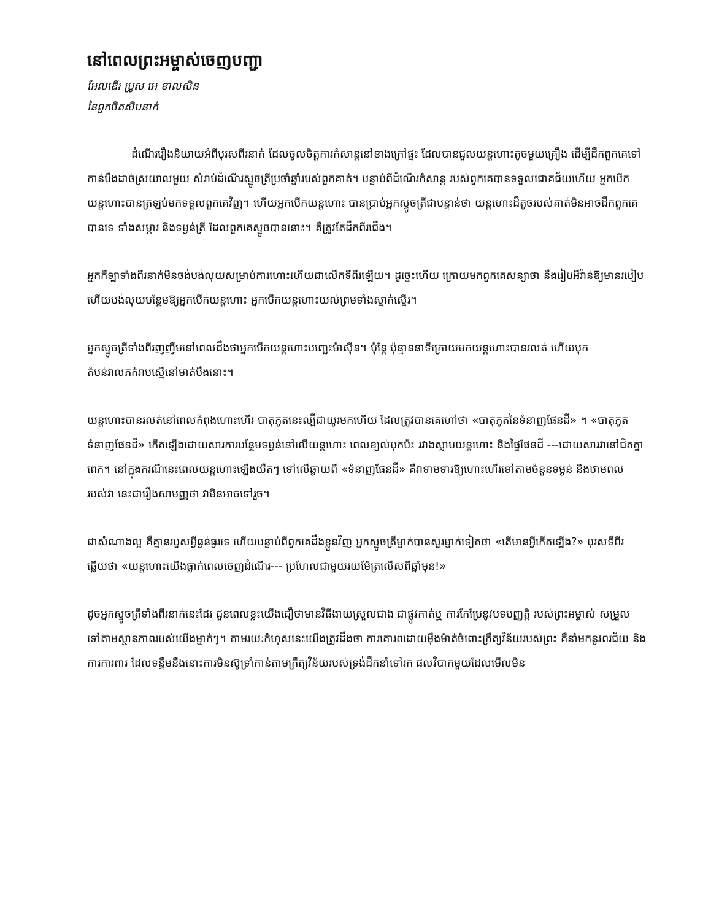នៅពេលព្រះអម្ចាស់ចេញបញ្ជា
អែលឌើរ ប្រូស អេ ខាលសិន
នៃពួកចិតសិបនាក់
ដំណើររឿងនិយាយអំពីបុរសពីរនាក់ ដែលចូលចិត្តការកំសាន្តនៅខាងក្រៅផ្ទះ ដែលបានជួលយន្តហោះតូចមួយគ្រឿង ដើម្បីដឹកពួកគេទៅកាន់បឹងដាច់ស្រយាលមួយ សំរាប់ដំណើរស្ទូចត្រីប្រចាំឆ្នាំរបស់ពួកគាត់។ បន្ទាប់ពីដំណើរកំសាន្ត របស់ពួកគេបានទទួលជោគជ័យហើយ អ្នកបើកយន្តហោះបានត្រឡប់មកទទួលពួកគេវិញ។ ហើយអ្នកបើកយន្តហោះ បានប្រាប់អ្នកស្ទូចត្រីជាបន្ទាន់ថា យន្តហោះដ៏តូចរបស់គាត់មិនអាចដឹកពួកគេបានទេ ទាំងសម្ភារ និងទម្ងន់ត្រី ដែលពួកគេស្ទូចបាននោះ។ គឺត្រូវតែដឹកពីរជើង។
អ្នកកីឡាទាំងពីរនាក់មិនចង់បង់លុយសម្រាប់ការហោះហើយជាលើកទីពីរឡើយ។ ដូច្នេះហើយ ក្រោយមកពួកគេសន្យាថា នឹងរៀបអីវ៉ាន់ឱ្យមានរបៀប ហើយបង់លុយបន្ថែមឱ្យអ្នកបើកយន្តហោះ អ្នកបើកយន្តហោះយល់ព្រមទាំងស្ទាក់ស្ទើរ។
អ្នកស្ទូចត្រីទាំងពីរញញឹមនៅពេលដឹងថាអ្នកបើកយន្តហោះបញ្ឆេះម៉ាស៊ីន។ ប៉ុន្តែ ប៉ុន្មាននាទីក្រោយមកយន្តហោះបានរលត់ ហើយបុកតំបន់វាលភក់រាបស្មើនៅមាត់បឹងនោះ។
យន្តហោះបានរលត់នៅពេលកំពុងហោះហើរ បាតុភូតនេះល្បីជាយូរមកហើយ ដែលត្រូវបានគេហៅថា «បាតុភូតនៃទំនាញផែនដី» ។ «បាតុភូតទំនាញផែនដី» កើតឡើងដោយសារការបន្ថែមទម្ងន់នៅលើយន្តហោះ ពេលខ្យល់បុកប៉ះ រវាងស្លាបយន្តហោះ និងផ្ទៃផែនដី ---ដោយសារវានៅជិតគ្នាពេក។ នៅក្នុងករណីនេះពេលយន្តហោះឡើងយឺតៗ ទៅលើឆ្ងាយពី «ទំនាញផែនដី» គឺវាទាមទារឱ្យហោះហើរទៅតាមចំនួនទម្ងន់ និងឋាមពលរបស់វា នេះជារឿងសាមញ្ញថា វាមិនអាចទៅរួច។
ជាសំណាងល្អ គឺគ្មានរបួសអ្វីធ្ងន់ធ្ងរទេ ហើយបន្ទាប់ពីពួកគេដឹងខ្លួនវិញ អ្នកស្ទូចត្រីម្នាក់បានសួរម្នាក់ទៀតថា «តើមានអ្វីកើតឡើង?» បុរសទីពីរឆ្លើយថា «យន្តហោះយើងធ្លាក់ពេលចេញដំណើរ--- ប្រហែលជាមួយរយម៉ែត្រលើសពីឆ្នាំមុន!»
ដូចអ្នកស្ទូចត្រីទាំងពីរនាក់នេះដែរ ជួនពេលខ្លះយើងជឿថាមានវិធីងាយស្រួលជាង ជាផ្លូវកាត់ឬ ការកែប្រែនូវបទបញ្ញត្តិ របស់ព្រះអម្ចាស់ សម្រួលទៅតាមស្ថានភាពរបស់យើងម្នាក់ៗ។ តាមរយៈកំហុសនេះយើងត្រូវដឹងថា ការគោរពដោយម៉ឺងម៉ាត់ចំពោះក្រឹត្យវិន័យរបស់ព្រះ គឺនាំមកនូវពរជ័យ និងការការពារ ដែលទន្ទឹមនឹងនោះការមិនស៊ូទ្រាំកាន់តាមក្រឹត្យវិន័យរបស់ទ្រង់ដឹកនាំទៅរក ផលវិបាកមួយដែលមើលមិន